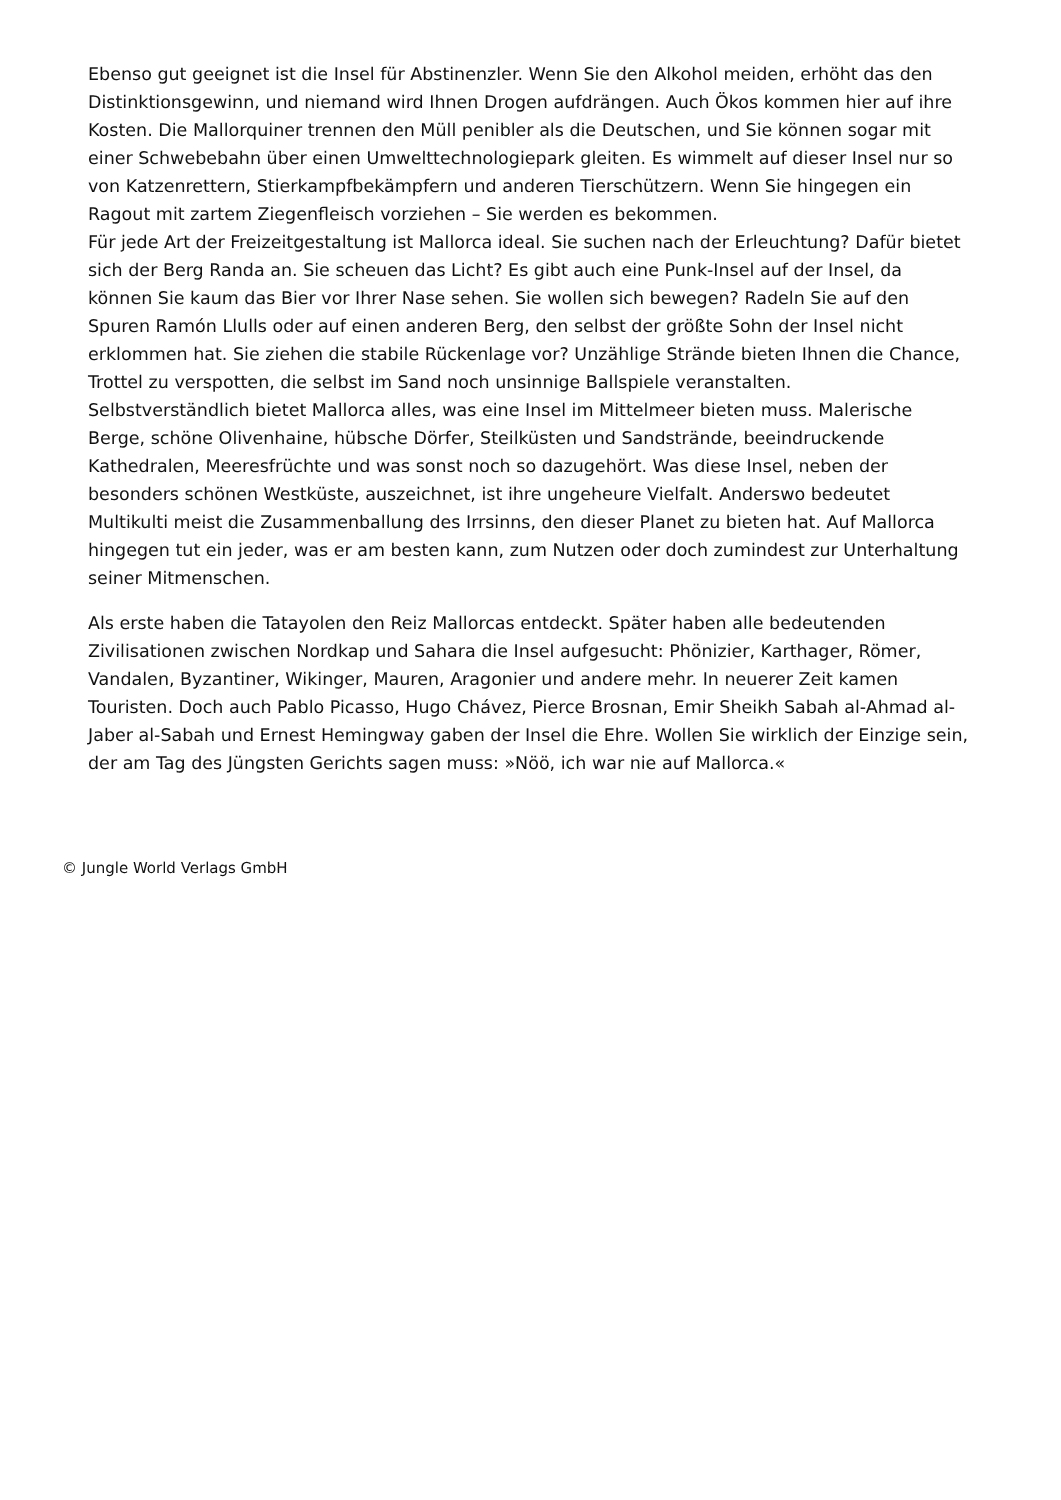Ebenso gut geeignet ist die Insel für Abstinenzler. Wenn Sie den Alkohol meiden, erhöht das den Distinktionsgewinn, und niemand wird Ihnen Drogen aufdrängen. Auch Ökos kommen hier auf ihre Kosten. Die Mallorquiner trennen den Müll penibler als die Deutschen, und Sie können sogar mit einer Schwebebahn über einen Umwelttechnologiepark gleiten. Es wimmelt auf dieser Insel nur so von Katzenrettern, Stierkampfbekämpfern und anderen Tierschützern. Wenn Sie hingegen ein Ragout mit zartem Ziegenfleisch vorziehen – Sie werden es bekommen.
Für jede Art der Freizeitgestaltung ist Mallorca ideal. Sie suchen nach der Erleuchtung? Dafür bietet sich der Berg Randa an. Sie scheuen das Licht? Es gibt auch eine Punk-Insel auf der Insel, da können Sie kaum das Bier vor Ihrer Nase sehen. Sie wollen sich bewegen? Radeln Sie auf den Spuren Ramón Llulls oder auf einen anderen Berg, den selbst der größte Sohn der Insel nicht erklommen hat. Sie ziehen die stabile Rückenlage vor? Unzählige Strände bieten Ihnen die Chance, Trottel zu verspotten, die selbst im Sand noch unsinnige Ballspiele veranstalten.
Selbstverständlich bietet Mallorca alles, was eine Insel im Mittelmeer bieten muss. Malerische Berge, schöne Olivenhaine, hübsche Dörfer, Steilküsten und Sandstrände, beeindruckende Kathedralen, Meeresfrüchte und was sonst noch so dazugehört. Was diese Insel, neben der besonders schönen Westküste, auszeichnet, ist ihre ungeheure Vielfalt. Anderswo bedeutet Multikulti meist die Zusammenballung des Irrsinns, den dieser Planet zu bieten hat. Auf Mallorca hingegen tut ein jeder, was er am besten kann, zum Nutzen oder doch zumindest zur Unterhaltung seiner Mitmenschen.
Als erste haben die Tatayolen den Reiz Mallorcas entdeckt. Später haben alle bedeutenden Zivilisationen zwischen Nordkap und Sahara die Insel aufgesucht: Phönizier, Karthager, Römer, Vandalen, Byzantiner, Wikinger, Mauren, Aragonier und andere mehr. In neuerer Zeit kamen Touristen. Doch auch Pablo Picasso, Hugo Chávez, Pierce Brosnan, Emir Sheikh Sabah al-Ahmad al-Jaber al-Sabah und Ernest Hemingway gaben der Insel die Ehre. Wollen Sie wirklich der Einzige sein, der am Tag des Jüngsten Gerichts sagen muss: »Nöö, ich war nie auf Mallorca.«
© Jungle World Verlags GmbH